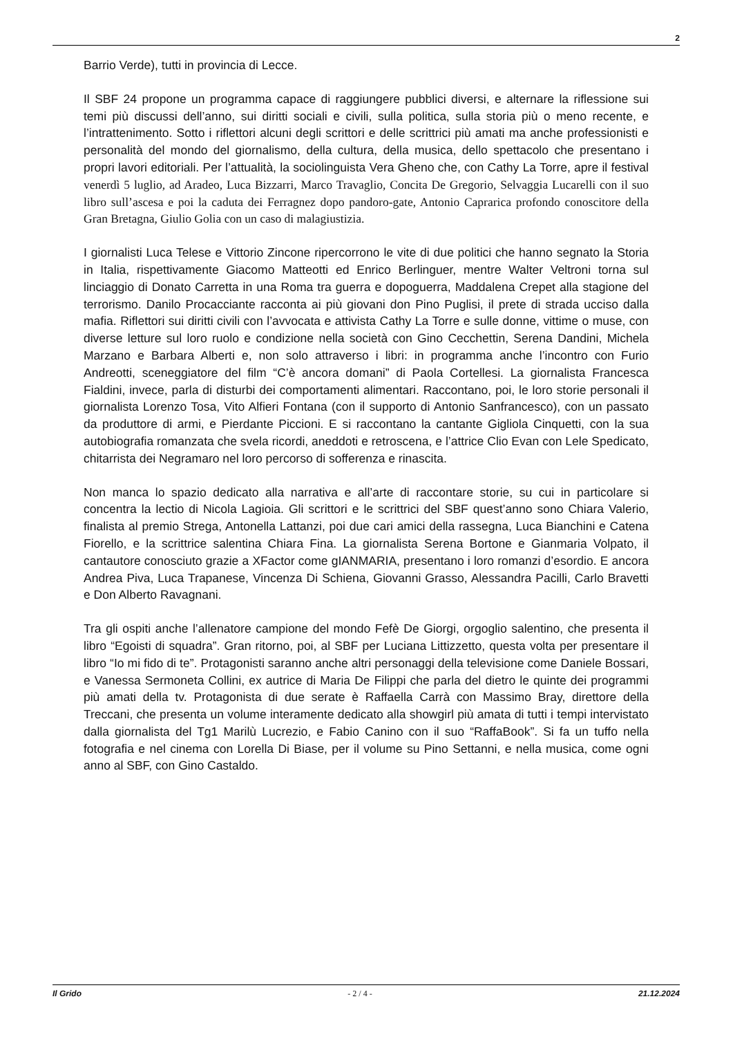2
Barrio Verde), tutti in provincia di Lecce.
Il SBF 24 propone un programma capace di raggiungere pubblici diversi, e alternare la riflessione sui temi più discussi dell’anno, sui diritti sociali e civili, sulla politica, sulla storia più o meno recente, e l’intrattenimento. Sotto i riflettori alcuni degli scrittori e delle scrittrici più amati ma anche professionisti e personalità del mondo del giornalismo, della cultura, della musica, dello spettacolo che presentano i propri lavori editoriali. Per l’attualità, la sociolinguista Vera Gheno che, con Cathy La Torre, apre il festival venerdì 5 luglio, ad Aradeo, Luca Bizzarri, Marco Travaglio, Concita De Gregorio, Selvaggia Lucarelli con il suo libro sull’ascesa e poi la caduta dei Ferragnez dopo pandoro-gate, Antonio Caprarica profondo conoscitore della Gran Bretagna, Giulio Golia con un caso di malagiustizia.
I giornalisti Luca Telese e Vittorio Zincone ripercorrono le vite di due politici che hanno segnato la Storia in Italia, rispettivamente Giacomo Matteotti ed Enrico Berlinguer, mentre Walter Veltroni torna sul linciaggio di Donato Carretta in una Roma tra guerra e dopoguerra, Maddalena Crepet alla stagione del terrorismo. Danilo Procacciante racconta ai più giovani don Pino Puglisi, il prete di strada ucciso dalla mafia. Riflettori sui diritti civili con l’avvocata e attivista Cathy La Torre e sulle donne, vittime o muse, con diverse letture sul loro ruolo e condizione nella società con Gino Cecchettin, Serena Dandini, Michela Marzano e Barbara Alberti e, non solo attraverso i libri: in programma anche l’incontro con Furio Andreotti, sceneggiatore del film “C’è ancora domani” di Paola Cortellesi. La giornalista Francesca Fialdini, invece, parla di disturbi dei comportamenti alimentari. Raccontano, poi, le loro storie personali il giornalista Lorenzo Tosa, Vito Alfieri Fontana (con il supporto di Antonio Sanfrancesco), con un passato da produttore di armi, e Pierdante Piccioni. E si raccontano la cantante Gigliola Cinquetti, con la sua autobiografia romanzata che svela ricordi, aneddoti e retroscena, e l’attrice Clio Evan con Lele Spedicato, chitarrista dei Negramaro nel loro percorso di sofferenza e rinascita.
Non manca lo spazio dedicato alla narrativa e all’arte di raccontare storie, su cui in particolare si concentra la lectio di Nicola Lagioia. Gli scrittori e le scrittrici del SBF quest’anno sono Chiara Valerio, finalista al premio Strega, Antonella Lattanzi, poi due cari amici della rassegna, Luca Bianchini e Catena Fiorello, e la scrittrice salentina Chiara Fina. La giornalista Serena Bortone e Gianmaria Volpato, il cantautore conosciuto grazie a XFactor come gIANMARIA, presentano i loro romanzi d’esordio. E ancora Andrea Piva, Luca Trapanese, Vincenza Di Schiena, Giovanni Grasso, Alessandra Pacilli, Carlo Bravetti e Don Alberto Ravagnani.
Tra gli ospiti anche l’allenatore campione del mondo Fefè De Giorgi, orgoglio salentino, che presenta il libro “Egoisti di squadra”. Gran ritorno, poi, al SBF per Luciana Littizzetto, questa volta per presentare il libro “Io mi fido di te”. Protagonisti saranno anche altri personaggi della televisione come Daniele Bossari, e Vanessa Sermoneta Collini, ex autrice di Maria De Filippi che parla del dietro le quinte dei programmi più amati della tv. Protagonista di due serate è Raffaella Carrà con Massimo Bray, direttore della Treccani, che presenta un volume interamente dedicato alla showgirl più amata di tutti i tempi intervistato dalla giornalista del Tg1 Marilù Lucrezio, e Fabio Canino con il suo “RaffaBook”. Si fa un tuffo nella fotografia e nel cinema con Lorella Di Biase, per il volume su Pino Settanni, e nella musica, come ogni anno al SBF, con Gino Castaldo.
Il Grido - 2 / 4 - 21.12.2024